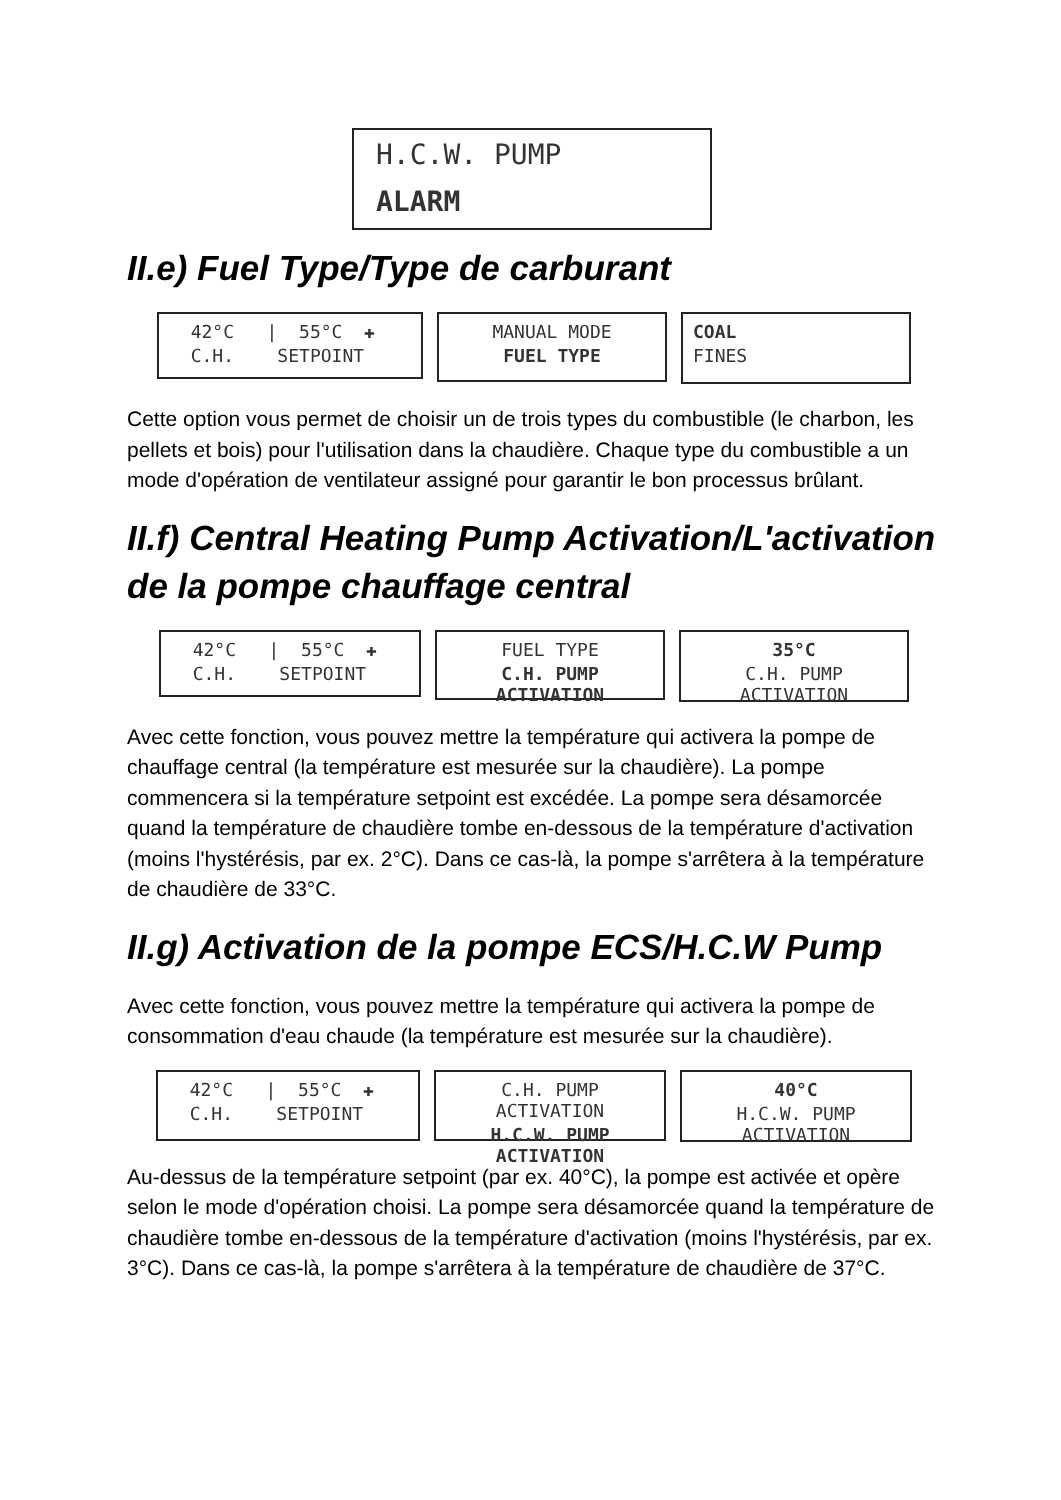H.C.W. PUMP
ALARM
II.e) Fuel Type/Type de carburant
42°C | 55°C ✚
C.H. SETPOINT
MANUAL MODE
FUEL TYPE
COAL
FINES
Cette option vous permet de choisir un de trois types du combustible (le charbon, les pellets et bois) pour l'utilisation dans la chaudière. Chaque type du combustible a un mode d'opération de ventilateur assigné pour garantir le bon processus brûlant.
II.f) Central Heating Pump Activation/L'activation de la pompe chauffage central
42°C | 55°C ✚
C.H. SETPOINT
FUEL TYPE
C.H. PUMP ACTIVATION
35°C
C.H. PUMP ACTIVATION
Avec cette fonction, vous pouvez mettre la température qui activera la pompe de chauffage central (la température est mesurée sur la chaudière). La pompe commencera si la température setpoint est excédée. La pompe sera désamorcée quand la température de chaudière tombe en-dessous de la température d'activation (moins l'hystérésis, par ex. 2°C). Dans ce cas-là, la pompe s'arrêtera à la température de chaudière de 33°C.
II.g) Activation de la pompe ECS/H.C.W Pump
Avec cette fonction, vous pouvez mettre la température qui activera la pompe de consommation d'eau chaude (la température est mesurée sur la chaudière).
42°C | 55°C ✚
C.H. SETPOINT
C.H. PUMP ACTIVATION
H.C.W. PUMP ACTIVATION
40°C
H.C.W. PUMP ACTIVATION
Au-dessus de la température setpoint (par ex. 40°C), la pompe est activée et opère selon le mode d'opération choisi. La pompe sera désamorcée quand la température de chaudière tombe en-dessous de la température d'activation (moins l'hystérésis, par ex. 3°C). Dans ce cas-là, la pompe s'arrêtera à la température de chaudière de 37°C.